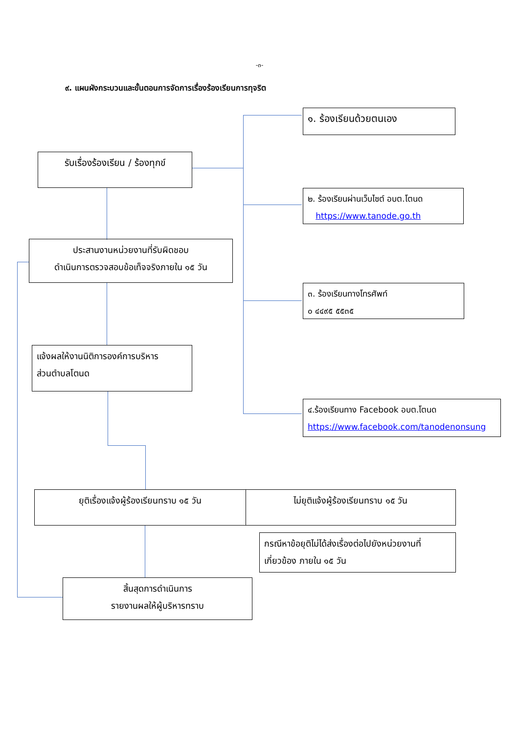-๓-
๙. แผนผังกระบวนและขั้นตอนการจัดการเรื่องร้องเรียนการทุจริต
๑. ร้องเรียนด้วยตนเอง
รับเรื่องร้องเรียน / ร้องทุกข์
๒. ร้องเรียนผ่านเว็บไซต์ อบต.โตนด
https://www.tanode.go.th
ประสานงานหน่วยงานที่รับผิดชอบ
ดำเนินการตรวจสอบข้อเท็จจริงภายใน ๑๕ วัน
๓. ร้องเรียนทางโทรศัพท์
๐ ๔๔๙๕ ๕๕๓๕
แจ้งผลให้งานนิติการองค์การบริหาร
ส่วนตำบลโตนด
๔.ร้องเรียนทาง Facebook อบต.โตนด
https://www.facebook.com/tanodenonsung
ยุติเรื่องแจ้งผู้ร้องเรียนทราบ ๑๕ วัน ไม่ยุติแจ้งผู้ร้องเรียนทราบ ๑๕ วัน
กรณีหาข้อยุติไม่ได้ส่งเรื่องต่อไปยังหน่วยงานที่
เกี่ยวข้อง ภายใน ๑๕ วัน
สิ้นสุดการดำเนินการ
รายงานผลให้ผู้บริหารทราบ